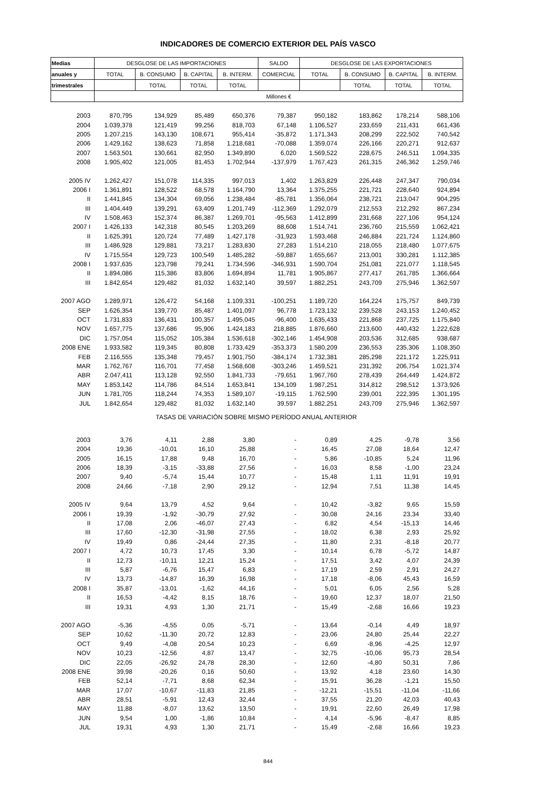INDICADORES DE COMERCIO EXTERIOR DEL PAÍS VASCO
| Medias | DESGLOSE DE LAS IMPORTACIONES | | | | SALDO | DESGLOSE DE LAS EXPORTACIONES | | | |
| --- | --- | --- | --- | --- | --- | --- | --- | --- | --- |
| anuales y | TOTAL | B. CONSUMO | B. CAPITAL | B. INTERM. | COMERCIAL | TOTAL | B. CONSUMO | B. CAPITAL | B. INTERM. |
| trimestrales | | TOTAL | TOTAL | TOTAL | | | TOTAL | TOTAL | TOTAL |
| | Millones € | | | | | | | | |
| 2003 | 870,795 | 134,929 | 85,489 | 650,376 | 79,387 | 950,182 | 183,862 | 178,214 | 588,106 |
| 2004 | 1.039,378 | 121,419 | 99,256 | 818,703 | 67,148 | 1.106,527 | 233,659 | 211,431 | 661,436 |
| 2005 | 1.207,215 | 143,130 | 108,671 | 955,414 | -35,872 | 1.171,343 | 208,299 | 222,502 | 740,542 |
| 2006 | 1.429,162 | 138,623 | 71,858 | 1.218,681 | -70,088 | 1.359,074 | 226,166 | 220,271 | 912,637 |
| 2007 | 1.563,501 | 130,661 | 82,950 | 1.349,890 | 6,020 | 1.569,522 | 228,675 | 246,511 | 1.094,335 |
| 2008 | 1.905,402 | 121,005 | 81,453 | 1.702,944 | -137,979 | 1.767,423 | 261,315 | 246,362 | 1.259,746 |
| 2005 IV | 1.262,427 | 151,078 | 114,335 | 997,013 | 1,402 | 1.263,829 | 226,448 | 247,347 | 790,034 |
| 2006 I | 1.361,891 | 128,522 | 68,578 | 1.164,790 | 13,364 | 1.375,255 | 221,721 | 228,640 | 924,894 |
| II | 1.441,845 | 134,304 | 69,056 | 1.238,484 | -85,781 | 1.356,064 | 238,721 | 213,047 | 904,295 |
| III | 1.404,449 | 139,291 | 63,409 | 1.201,749 | -112,369 | 1.292,079 | 212,553 | 212,292 | 867,234 |
| IV | 1.508,463 | 152,374 | 86,387 | 1.269,701 | -95,563 | 1.412,899 | 231,668 | 227,106 | 954,124 |
| 2007 I | 1.426,133 | 142,318 | 80,545 | 1.203,269 | 88,608 | 1.514,741 | 236,760 | 215,559 | 1.062,421 |
| II | 1.625,391 | 120,724 | 77,489 | 1.427,178 | -31,923 | 1.593,468 | 246,884 | 221,724 | 1.124,860 |
| III | 1.486,928 | 129,881 | 73,217 | 1.283,830 | 27,283 | 1.514,210 | 218,055 | 218,480 | 1.077,675 |
| IV | 1.715,554 | 129,723 | 100,549 | 1.485,282 | -59,887 | 1.655,667 | 213,001 | 330,281 | 1.112,385 |
| 2008 I | 1.937,635 | 123,798 | 79,241 | 1.734,596 | -346,931 | 1.590,704 | 251,081 | 221,077 | 1.118,545 |
| II | 1.894,086 | 115,386 | 83,806 | 1.694,894 | 11,781 | 1.905,867 | 277,417 | 261,785 | 1.366,664 |
| III | 1.842,654 | 129,482 | 81,032 | 1.632,140 | 39,597 | 1.882,251 | 243,709 | 275,946 | 1.362,597 |
| 2007 AGO | 1.289,971 | 126,472 | 54,168 | 1.109,331 | -100,251 | 1.189,720 | 164,224 | 175,757 | 849,739 |
| SEP | 1.626,354 | 139,770 | 85,487 | 1.401,097 | 96,778 | 1.723,132 | 239,528 | 243,153 | 1.240,452 |
| OCT | 1.731,833 | 136,431 | 100,357 | 1.495,045 | -96,400 | 1.635,433 | 221,868 | 237,725 | 1.175,840 |
| NOV | 1.657,775 | 137,686 | 95,906 | 1.424,183 | 218,885 | 1.876,660 | 213,600 | 440,432 | 1.222,628 |
| DIC | 1.757,054 | 115,052 | 105,384 | 1.536,618 | -302,146 | 1.454,908 | 203,536 | 312,685 | 938,687 |
| 2008 ENE | 1.933,582 | 119,345 | 80,808 | 1.733,429 | -353,373 | 1.580,209 | 236,553 | 235,306 | 1.108,350 |
| FEB | 2.116,555 | 135,348 | 79,457 | 1.901,750 | -384,174 | 1.732,381 | 285,298 | 221,172 | 1.225,911 |
| MAR | 1.762,767 | 116,701 | 77,458 | 1.568,608 | -303,246 | 1.459,521 | 231,392 | 206,754 | 1.021,374 |
| ABR | 2.047,411 | 113,128 | 92,550 | 1.841,733 | -79,651 | 1.967,760 | 278,439 | 264,449 | 1.424,872 |
| MAY | 1.853,142 | 114,786 | 84,514 | 1.653,841 | 134,109 | 1.987,251 | 314,812 | 298,512 | 1.373,926 |
| JUN | 1.781,705 | 118,244 | 74,353 | 1.589,107 | -19,115 | 1.762,590 | 239,001 | 222,395 | 1.301,195 |
| JUL | 1.842,654 | 129,482 | 81,032 | 1.632,140 | 39,597 | 1.882,251 | 243,709 | 275,946 | 1.362,597 |
| TASAS DE VARIACIÓN SOBRE MISMO PERÍODO ANUAL ANTERIOR | | | | | | | | | |
| 2003 | 3,76 | 4,11 | 2,88 | 3,80 | - | 0,89 | 4,25 | -9,78 | 3,56 |
| 2004 | 19,36 | -10,01 | 16,10 | 25,88 | - | 16,45 | 27,08 | 18,64 | 12,47 |
| 2005 | 16,15 | 17,88 | 9,48 | 16,70 | - | 5,86 | -10,85 | 5,24 | 11,96 |
| 2006 | 18,39 | -3,15 | -33,88 | 27,56 | - | 16,03 | 8,58 | -1,00 | 23,24 |
| 2007 | 9,40 | -5,74 | 15,44 | 10,77 | - | 15,48 | 1,11 | 11,91 | 19,91 |
| 2008 | 24,66 | -7,18 | 2,90 | 29,12 | - | 12,94 | 7,51 | 11,38 | 14,45 |
| 2005 IV | 9,64 | 13,79 | 4,52 | 9,64 | - | 10,42 | -3,82 | 9,65 | 15,59 |
| 2006 I | 19,39 | -1,92 | -30,79 | 27,92 | - | 30,08 | 24,16 | 23,34 | 33,40 |
| II | 17,08 | 2,06 | -46,07 | 27,43 | - | 6,82 | 4,54 | -15,13 | 14,46 |
| III | 17,60 | -12,30 | -31,98 | 27,55 | - | 18,02 | 6,38 | 2,93 | 25,92 |
| IV | 19,49 | 0,86 | -24,44 | 27,35 | - | 11,80 | 2,31 | -8,18 | 20,77 |
| 2007 I | 4,72 | 10,73 | 17,45 | 3,30 | - | 10,14 | 6,78 | -5,72 | 14,87 |
| II | 12,73 | -10,11 | 12,21 | 15,24 | - | 17,51 | 3,42 | 4,07 | 24,39 |
| III | 5,87 | -6,76 | 15,47 | 6,83 | - | 17,19 | 2,59 | 2,91 | 24,27 |
| IV | 13,73 | -14,87 | 16,39 | 16,98 | - | 17,18 | -8,06 | 45,43 | 16,59 |
| 2008 I | 35,87 | -13,01 | -1,62 | 44,16 | - | 5,01 | 6,05 | 2,56 | 5,28 |
| II | 16,53 | -4,42 | 8,15 | 18,76 | - | 19,60 | 12,37 | 18,07 | 21,50 |
| III | 19,31 | 4,93 | 1,30 | 21,71 | - | 15,49 | -2,68 | 16,66 | 19,23 |
| 2007 AGO | -5,36 | -4,55 | 0,05 | -5,71 | - | 13,64 | -0,14 | 4,49 | 18,97 |
| SEP | 10,62 | -11,30 | 20,72 | 12,83 | - | 23,06 | 24,80 | 25,44 | 22,27 |
| OCT | 9,49 | -4,08 | 20,54 | 10,23 | - | 6,69 | -8,96 | -4,25 | 12,97 |
| NOV | 10,23 | -12,56 | 4,87 | 13,47 | - | 32,75 | -10,06 | 95,73 | 28,54 |
| DIC | 22,05 | -26,92 | 24,78 | 28,30 | - | 12,60 | -4,80 | 50,31 | 7,86 |
| 2008 ENE | 39,98 | -20,26 | 0,16 | 50,60 | - | 13,92 | 4,18 | 23,60 | 14,30 |
| FEB | 52,14 | -7,71 | 8,68 | 62,34 | - | 15,91 | 36,28 | -1,21 | 15,50 |
| MAR | 17,07 | -10,67 | -11,83 | 21,85 | - | -12,21 | -15,51 | -11,04 | -11,66 |
| ABR | 28,51 | -5,91 | 12,43 | 32,44 | - | 37,55 | 21,20 | 42,03 | 40,43 |
| MAY | 11,88 | -8,07 | 13,62 | 13,50 | - | 19,91 | 22,60 | 26,49 | 17,98 |
| JUN | 9,54 | 1,00 | -1,86 | 10,84 | - | 4,14 | -5,96 | -8,47 | 8,85 |
| JUL | 19,31 | 4,93 | 1,30 | 21,71 | - | 15,49 | -2,68 | 16,66 | 19,23 |
844